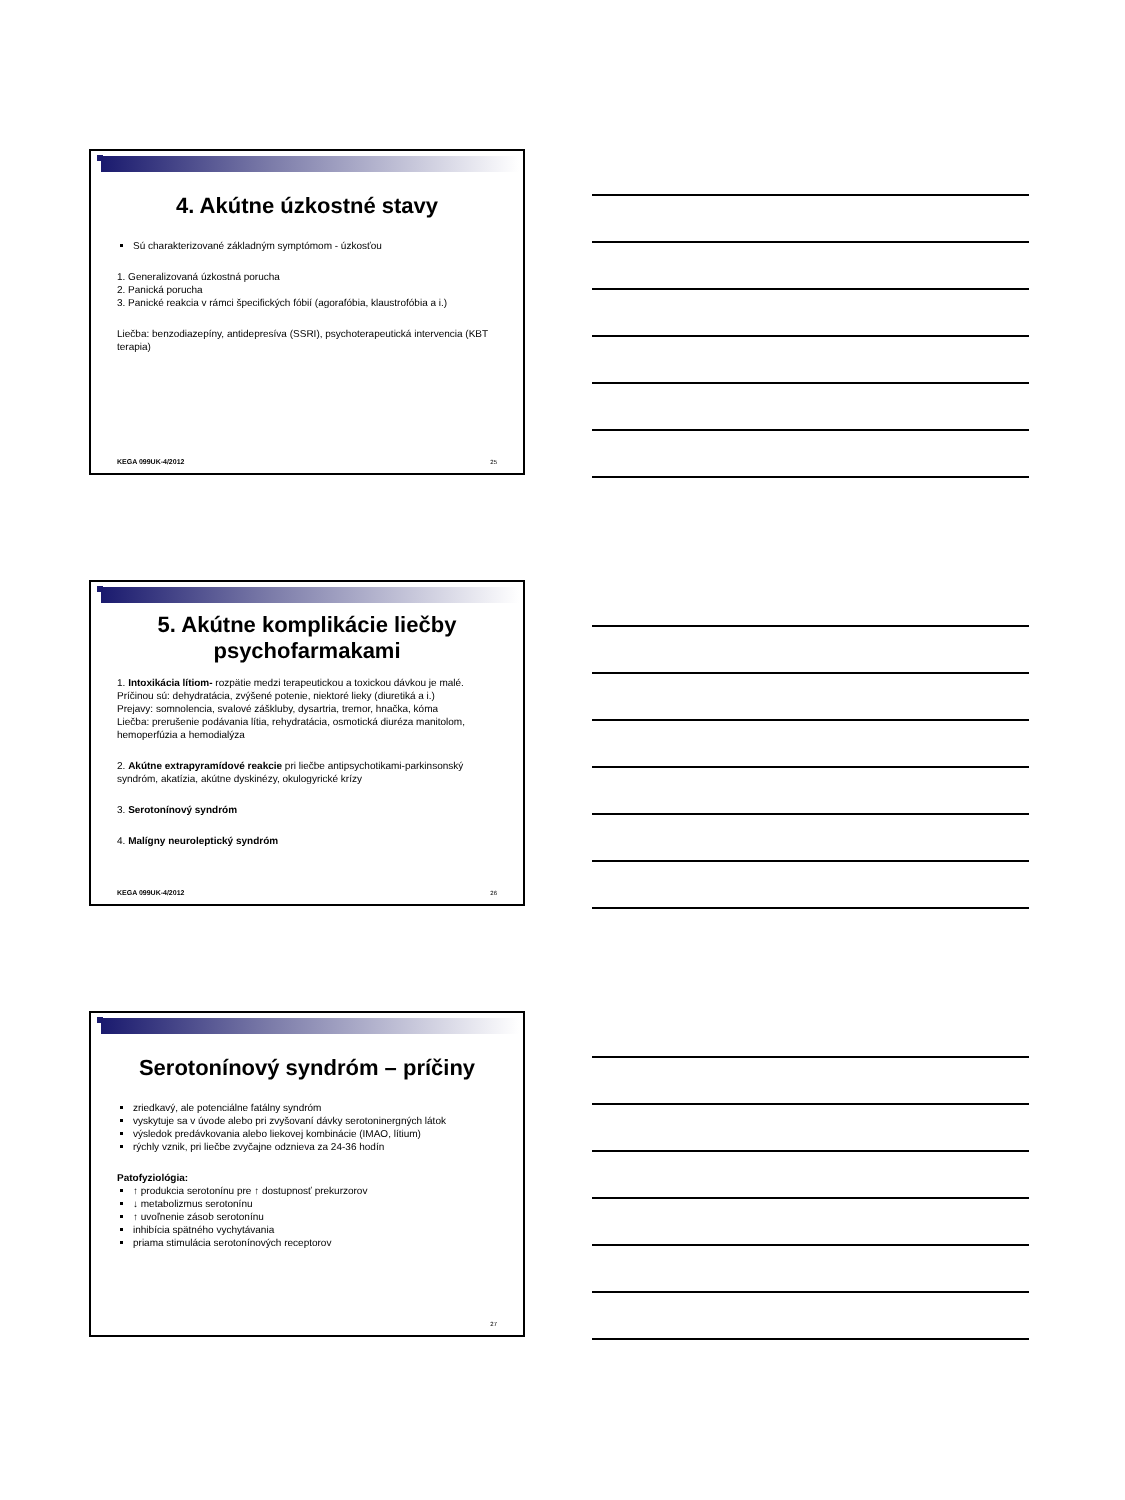4. Akútne úzkostné stavy
Sú charakterizované základným symptómom - úzkosťou
1. Generalizovaná úzkostná porucha
2. Panická porucha
3. Panické reakcia v rámci špecifických fóbií (agorafóbia, klaustrofóbia a i.)
Liečba: benzodiazepíny, antidepresíva (SSRI), psychoterapeutická intervencia (KBT terapia)
KEGA 099UK-4/2012 25
5. Akútne komplikácie liečby psychofarmakami
1. Intoxikácia lítiom- rozpätie medzi terapeutickou a toxickou dávkou je malé. Príčinou sú: dehydratácia, zvýšené potenie, niektoré lieky (diuretiká a i.)
Prejavy: somnolencia, svalové záškluby, dysartria, tremor, hnačka, kóma
Liečba: prerušenie podávania lítia, rehydratácia, osmotická diuréza manitolom, hemoperfúzia a hemodialýza
2. Akútne extrapyramídové reakcie pri liečbe antipsychotikami-parkinsonský syndróm, akatízia, akútne dyskinézy, okulogyrické krízy
3. Serotonínový syndróm
4. Malígny neuroleptický syndróm
KEGA 099UK-4/2012 26
Serotonínový syndróm – príčiny
zriedkavý, ale potenciálne fatálny syndróm
vyskytuje sa v úvode alebo pri zvyšovaní dávky serotoninergných látok
výsledok predávkovania alebo liekovej kombinácie (IMAO, lítium)
rýchly vznik, pri liečbe zvyčajne odznieva za 24-36 hodín
Patofyziológia:
↑ produkcia serotonínu pre ↑ dostupnosť prekurzorov
↓ metabolizmus serotonínu
↑ uvoľnenie zásob serotonínu
inhibícia spätného vychytávania
priama stimulácia serotonínových receptorov
27